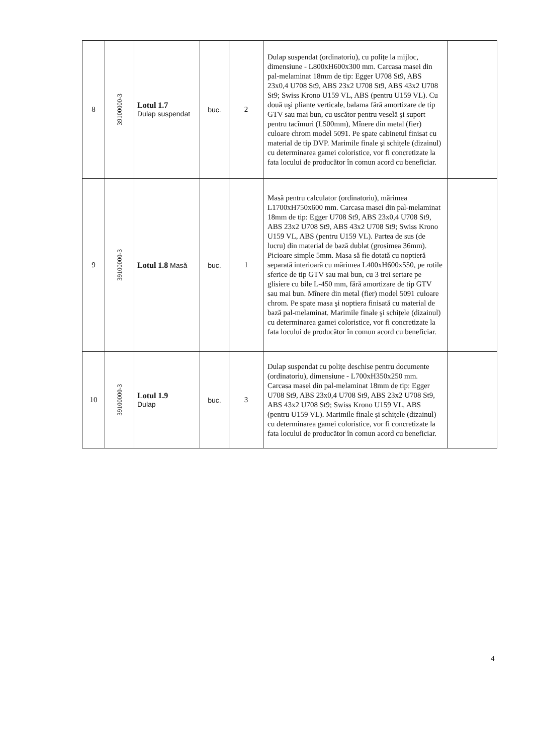| 8 | 39100000-3 | Lotul 1.7 Dulap suspendat | buc. | 2 | Dulap suspendat (ordinatoriu), cu polițe la mijloc, dimensiune - L800xH600x300 mm. Carcasa masei din pal-melaminat 18mm de tip: Egger U708 St9, ABS 23x0,4 U708 St9, ABS 23x2 U708 St9, ABS 43x2 U708 St9; Swiss Krono U159 VL, ABS (pentru U159 VL). Cu două uşi pliante verticale, balama fără amortizare de tip GTV sau mai bun, cu uscător pentru veselă şi suport pentru tacîmuri (L500mm), Mînere din metal (fier) culoare chrom model 5091. Pe spate cabinetul finisat cu material de tip DVP. Marimile finale şi schițele (dizainul) cu determinarea gamei coloristice, vor fi concretizate la fata locului de producător în comun acord cu beneficiar. | |
| 9 | 39100000-3 | Lotul 1.8 Masă | buc. | 1 | Masă pentru calculator (ordinatoriu), mărimea L1700xH750x600 mm. Carcasa masei din pal-melaminat 18mm de tip: Egger U708 St9, ABS 23x0,4 U708 St9, ABS 23x2 U708 St9, ABS 43x2 U708 St9; Swiss Krono U159 VL, ABS (pentru U159 VL). Partea de sus (de lucru) din material de bază dublat (grosimea 36mm). Picioare simple 5mm. Masa să fie dotată cu noptieră separată interioară cu mărimea L400xH600x550, pe rotile sferice de tip GTV sau mai bun, cu 3 trei sertare pe glisiere cu bile L-450 mm, fără amortizare de tip GTV sau mai bun. Mînere din metal (fier) model 5091 culoare chrom. Pe spate masa şi noptiera finisată cu material de bază pal-melaminat. Marimile finale şi schițele (dizainul) cu determinarea gamei coloristice, vor fi concretizate la fata locului de producător în comun acord cu beneficiar. | |
| 10 | 39100000-3 | Lotul 1.9 Dulap | buc. | 3 | Dulap suspendat cu polițe deschise pentru documente (ordinatoriu), dimensiune - L700xH350x250 mm. Carcasa masei din pal-melaminat 18mm de tip: Egger U708 St9, ABS 23x0,4 U708 St9, ABS 23x2 U708 St9, ABS 43x2 U708 St9; Swiss Krono U159 VL, ABS (pentru U159 VL). Marimile finale şi schițele (dizainul) cu determinarea gamei coloristice, vor fi concretizate la fata locului de producător în comun acord cu beneficiar. | |
4